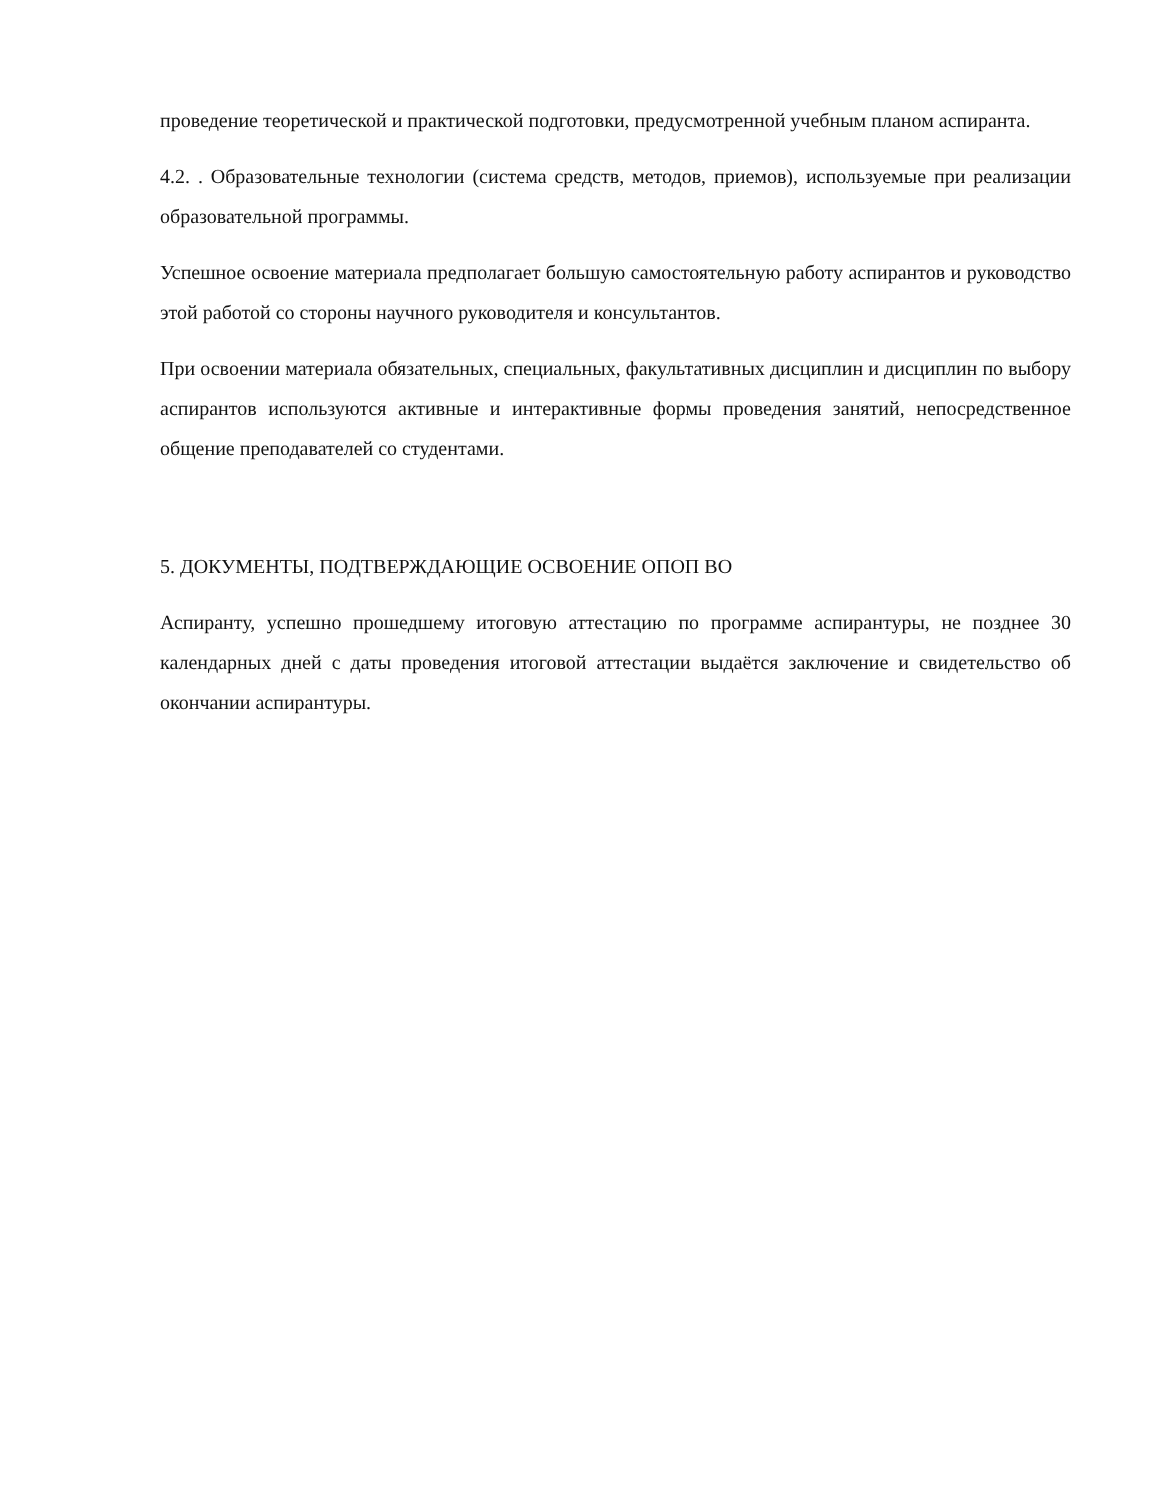проведение теоретической и практической подготовки, предусмотренной учебным планом аспиранта.
4.2. . Образовательные технологии (система средств, методов, приемов), используемые при реализации образовательной программы.
Успешное освоение материала предполагает большую самостоятельную работу аспирантов и руководство этой работой со стороны научного руководителя и консультантов.
При освоении материала обязательных, специальных, факультативных дисциплин и дисциплин по выбору аспирантов используются активные и интерактивные формы проведения занятий, непосредственное общение преподавателей со студентами.
5. ДОКУМЕНТЫ, ПОДТВЕРЖДАЮЩИЕ ОСВОЕНИЕ ОПОП ВО
Аспиранту, успешно прошедшему итоговую аттестацию по программе аспирантуры, не позднее 30 календарных дней с даты проведения итоговой аттестации выдаётся заключение и свидетельство об окончании аспирантуры.